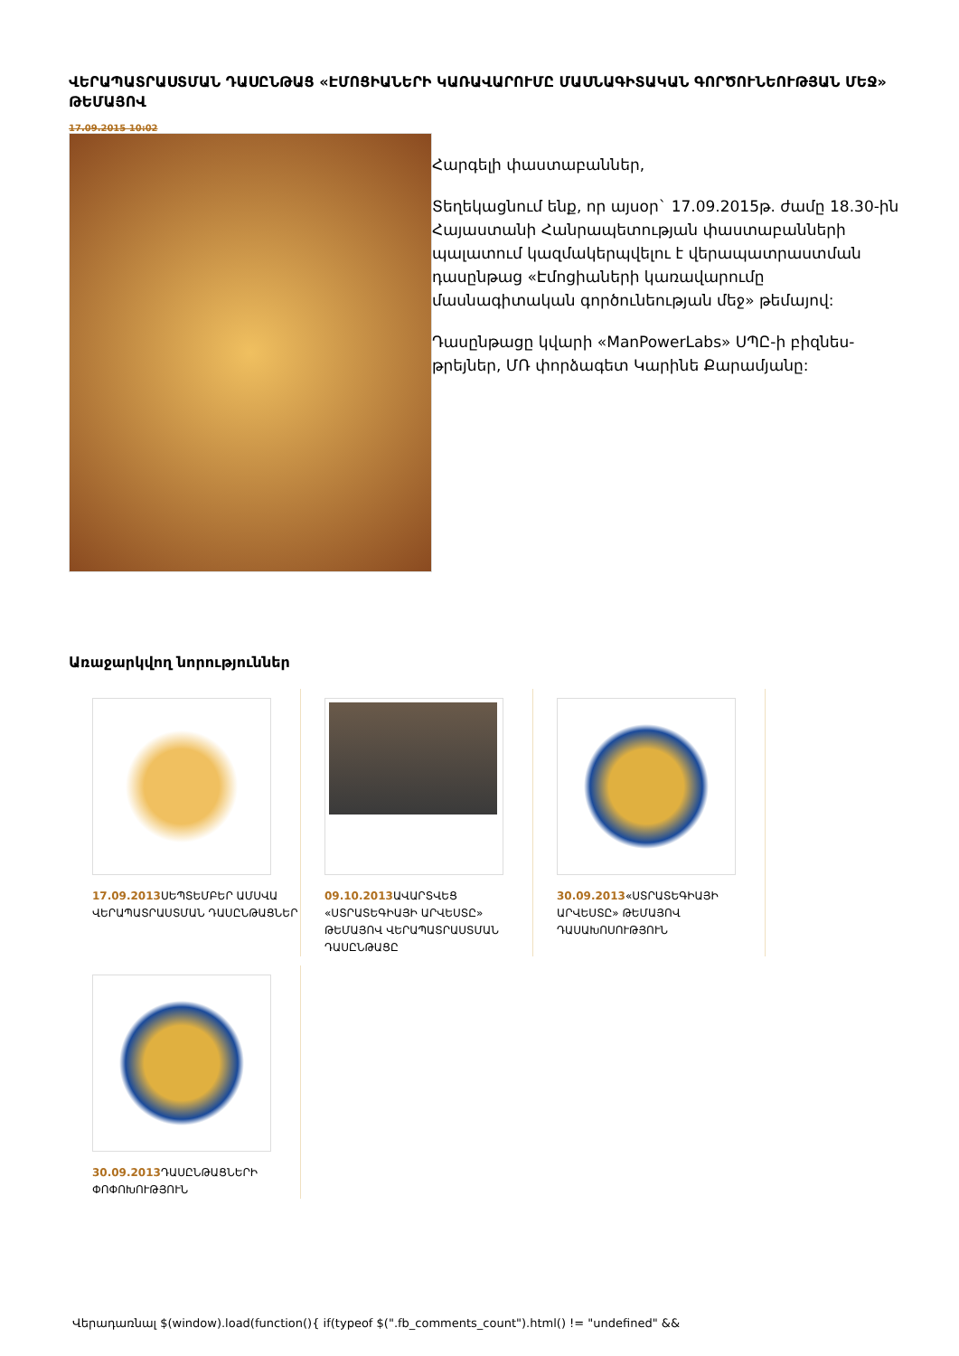ՎԵՐԱՊԱՏՐԱՍՏՄԱՆ ԴԱՍԸՆԹԱՑ «ԷՄՈՑԻԱՆԵՐԻ ԿԱՌԱՎԱՐՈՒՄԸ ՄԱՍՆԱԳԻՏԱԿԱՆ ԳՈՐԾՈՒՆԵՈՒԹՅԱՆ ՄԵՋ» ԹԵՄԱՅՈՎ
17.09.2015 10:02
Հարգելի փաստաբաններ,
Տեղեկացնում ենք, որ այսօր` 17.09.2015թ. ժամը 18.30-ին Հայաստանի Հանրապետության փաստաբանների պալատում կազմակերպվելու է վերապատրաստման դասընթաց «Էմոցիաների կառավարումը մասնագիտական գործունեության մեջ» թեմայով:
Դասընթացը կվարի «ManPowerLabs» ՍՊԸ-ի բիզնես-թրեյներ, ՄՌ փորձագետ Կարինե Քարամյանը:
Առաջարկվող նորություններ
17.09.2013 ՍԵՊՏԵՄԲԵՐ ԱՄՍՎԱ ՎԵՐԱՊԱՏՐԱՍՏՄԱՆ ԴԱՍԸՆԹԱՑՆԵՐ
09.10.2013 ԱՎԱՐՏՎԵՑ «ՍՏՐԱՏԵԳԻԱՅԻ ԱՐՎԵՍՏԸ» ԹԵՄԱՅՈՎ ՎԵՐԱՊԱՏՐԱՍՏՄԱՆ ԴԱՍԸՆԹԱՑԸ
30.09.2013«ՍՏՐԱՏԵԳԻԱՅԻ ԱՐՎԵՍՏԸ» ԹԵՄԱՅՈՎ ԴԱՍԱԽՈՍՈՒԹՅՈՒՆ
30.09.2013 ԴԱՍԸՆԹԱՑՆԵՐԻ ՓՈՓՈԽՈՒԹՅՈՒՆ
Վերադառնալ $(window).load(function(){ if(typeof $(".fb_comments_count").html() != "undefined" &&